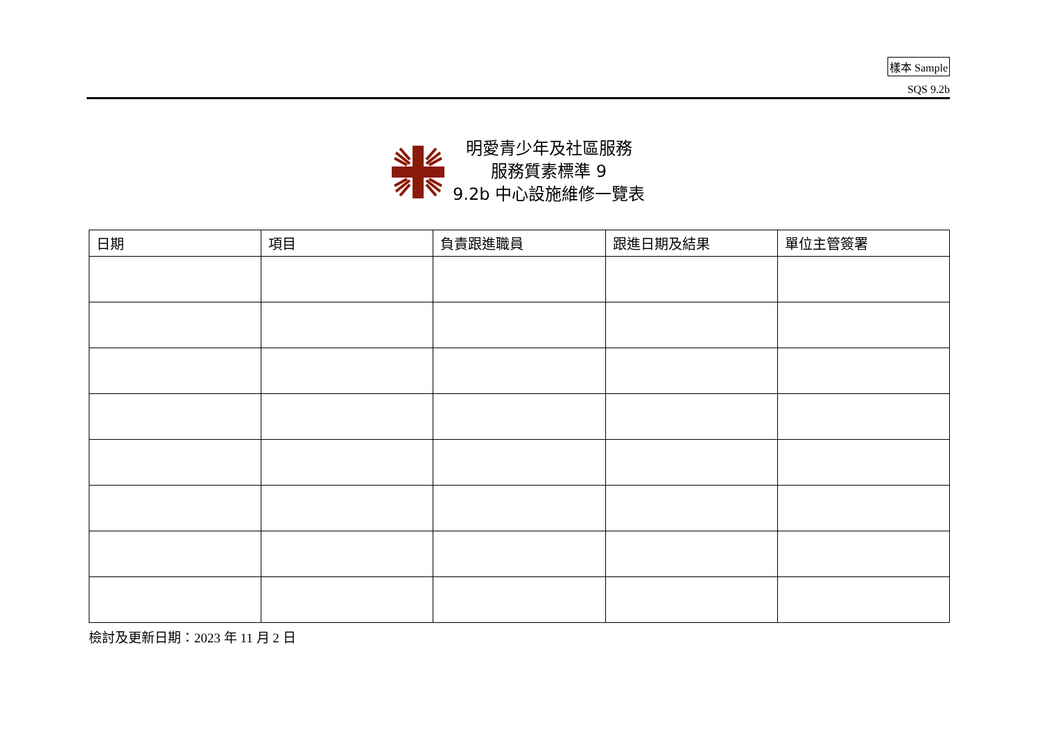樣本 Sample
SQS 9.2b
明愛青少年及社區服務
服務質素標準 9
9.2b 中心設施維修一覽表
| 日期 | 項目 | 負責跟進職員 | 跟進日期及結果 | 單位主管簽署 |
| --- | --- | --- | --- | --- |
檢討及更新日期：2023 年 11 月 2 日